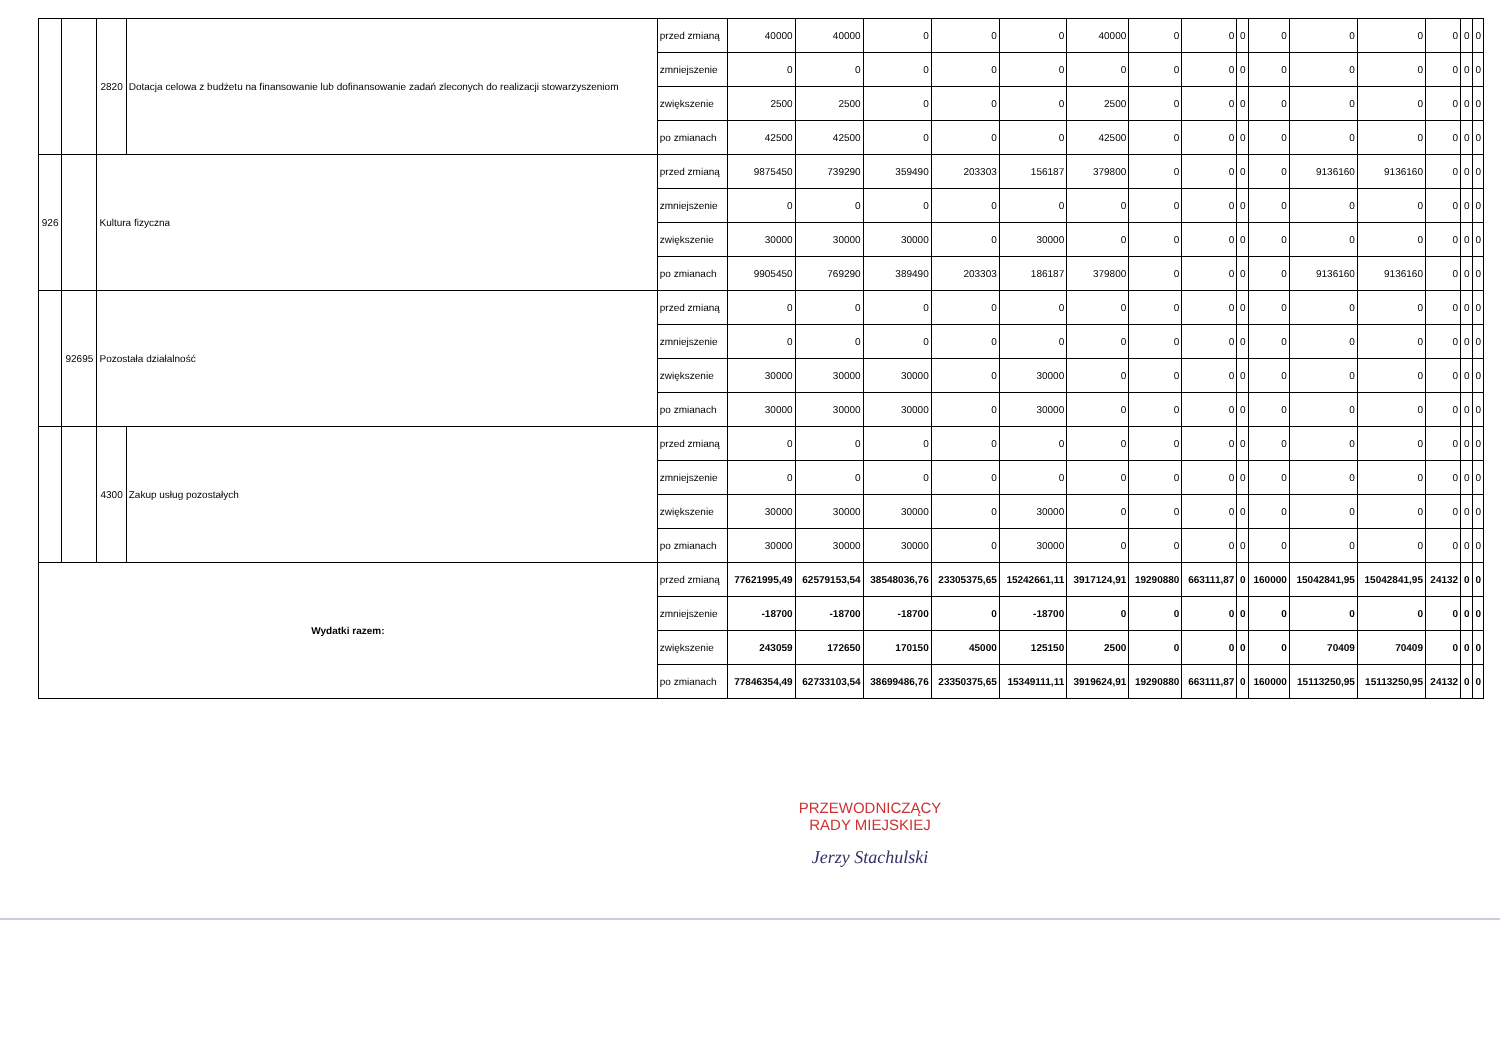| | | 2820 | Dotacja celowa z budżetu na finansowanie lub dofinansowanie zadań zleconych do realizacji stowarzyszeniom | przed zmianą | 40000 | 40000 | 0 | 0 | 0 | 40000 | 0 | 0 | 0 | 0 | 0 | 0 | 0 | 0 | 0 |
| | | | | zmniejszenie | 0 | 0 | 0 | 0 | 0 | 0 | 0 | 0 | 0 | 0 | 0 | 0 | 0 | 0 | 0 |
| | | | | zwiększenie | 2500 | 2500 | 0 | 0 | 0 | 2500 | 0 | 0 | 0 | 0 | 0 | 0 | 0 | 0 | 0 |
| | | | | po zmianach | 42500 | 42500 | 0 | 0 | 0 | 42500 | 0 | 0 | 0 | 0 | 0 | 0 | 0 | 0 | 0 |
| 926 | | Kultura fizyczna | | przed zmianą | 9875450 | 739290 | 359490 | 203303 | 156187 | 379800 | 0 | 0 | 0 | 0 | 9136160 | 9136160 | 0 | 0 | 0 |
| | | | | zmniejszenie | 0 | 0 | 0 | 0 | 0 | 0 | 0 | 0 | 0 | 0 | 0 | 0 | 0 | 0 | 0 |
| | | | | zwiększenie | 30000 | 30000 | 30000 | 0 | 30000 | 0 | 0 | 0 | 0 | 0 | 0 | 0 | 0 | 0 | 0 |
| | | | | po zmianach | 9905450 | 769290 | 389490 | 203303 | 186187 | 379800 | 0 | 0 | 0 | 0 | 9136160 | 9136160 | 0 | 0 | 0 |
| | 92695 | Pozostała działalność | | przed zmianą | 0 | 0 | 0 | 0 | 0 | 0 | 0 | 0 | 0 | 0 | 0 | 0 | 0 | 0 | 0 |
| | | | | zmniejszenie | 0 | 0 | 0 | 0 | 0 | 0 | 0 | 0 | 0 | 0 | 0 | 0 | 0 | 0 | 0 |
| | | | | zwiększenie | 30000 | 30000 | 30000 | 0 | 30000 | 0 | 0 | 0 | 0 | 0 | 0 | 0 | 0 | 0 | 0 |
| | | | | po zmianach | 30000 | 30000 | 30000 | 0 | 30000 | 0 | 0 | 0 | 0 | 0 | 0 | 0 | 0 | 0 | 0 |
| | | 4300 | Zakup usług pozostałych | przed zmianą | 0 | 0 | 0 | 0 | 0 | 0 | 0 | 0 | 0 | 0 | 0 | 0 | 0 | 0 | 0 |
| | | | | zmniejszenie | 0 | 0 | 0 | 0 | 0 | 0 | 0 | 0 | 0 | 0 | 0 | 0 | 0 | 0 | 0 |
| | | | | zwiększenie | 30000 | 30000 | 30000 | 0 | 30000 | 0 | 0 | 0 | 0 | 0 | 0 | 0 | 0 | 0 | 0 |
| | | | | po zmianach | 30000 | 30000 | 30000 | 0 | 30000 | 0 | 0 | 0 | 0 | 0 | 0 | 0 | 0 | 0 | 0 |
| Wydatki razem: | | | | przed zmianą | 77621995,49 | 62579153,54 | 38548036,76 | 23305375,65 | 15242661,11 | 3917124,91 | 19290880 | 663111,87 | 0 | 160000 | 15042841,95 | 15042841,95 | 24132 | 0 | 0 |
| | | | | zmniejszenie | -18700 | -18700 | -18700 | 0 | -18700 | 0 | 0 | 0 | 0 | 0 | 0 | 0 | 0 | 0 | 0 |
| | | | | zwiększenie | 243059 | 172650 | 170150 | 45000 | 125150 | 2500 | 0 | 0 | 0 | 0 | 70409 | 70409 | 0 | 0 | 0 |
| | | | | po zmianach | 77846354,49 | 62733103,54 | 38699486,76 | 23350375,65 | 15349111,11 | 3919624,91 | 19290880 | 663111,87 | 0 | 160000 | 15113250,95 | 15113250,95 | 24132 | 0 | 0 |
PRZEWODNICZĄCY
RADY MIEJSKIEJ
Jerzy Stachulski